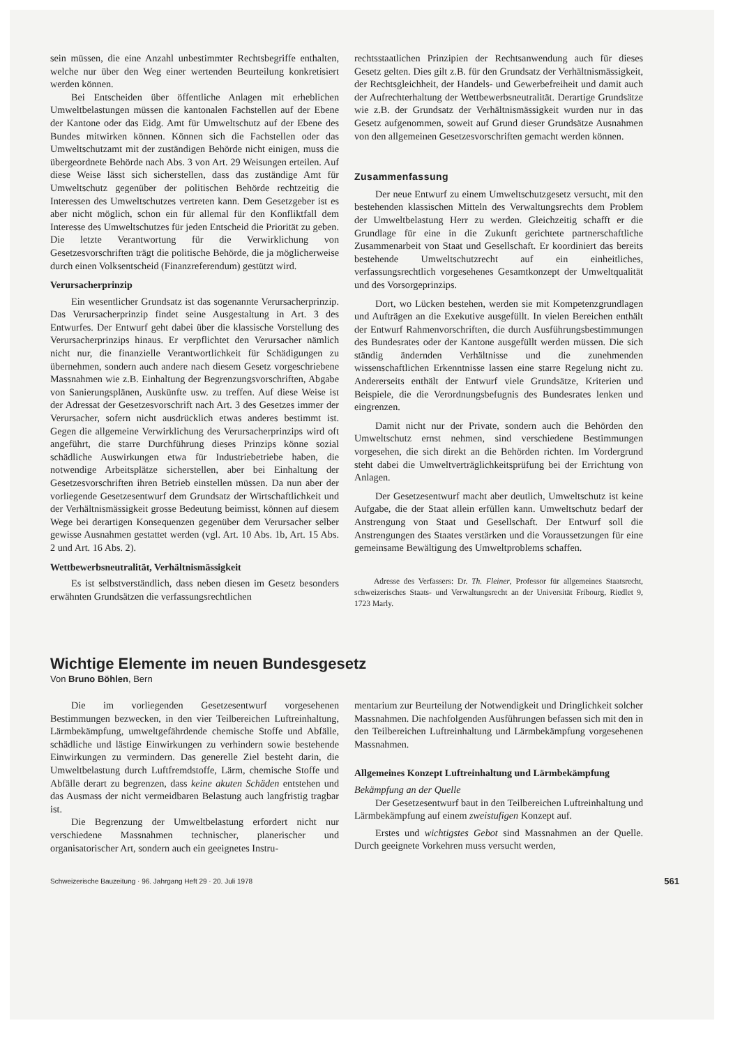sein müssen, die eine Anzahl unbestimmter Rechtsbegriffe enthalten, welche nur über den Weg einer wertenden Beurteilung konkretisiert werden können.
Bei Entscheiden über öffentliche Anlagen mit erheblichen Umweltbelastungen müssen die kantonalen Fachstellen auf der Ebene der Kantone oder das Eidg. Amt für Umweltschutz auf der Ebene des Bundes mitwirken können. Können sich die Fachstellen oder das Umweltschutzamt mit der zuständigen Behörde nicht einigen, muss die übergeordnete Behörde nach Abs. 3 von Art. 29 Weisungen erteilen. Auf diese Weise lässt sich sicherstellen, dass das zuständige Amt für Umweltschutz gegenüber der politischen Behörde rechtzeitig die Interessen des Umweltschutzes vertreten kann. Dem Gesetzgeber ist es aber nicht möglich, schon ein für allemal für den Konfliktfall dem Interesse des Umweltschutzes für jeden Entscheid die Priorität zu geben. Die letzte Verantwortung für die Verwirklichung von Gesetzesvorschriften trägt die politische Behörde, die ja möglicherweise durch einen Volksentscheid (Finanzreferendum) gestützt wird.
Verursacherprinzip
Ein wesentlicher Grundsatz ist das sogenannte Verursacherprinzip. Das Verursacherprinzip findet seine Ausgestaltung in Art. 3 des Entwurfes. Der Entwurf geht dabei über die klassische Vorstellung des Verursacherprinzips hinaus. Er verpflichtet den Verursacher nämlich nicht nur, die finanzielle Verantwortlichkeit für Schädigungen zu übernehmen, sondern auch andere nach diesem Gesetz vorgeschriebene Massnahmen wie z.B. Einhaltung der Begrenzungsvorschriften, Abgabe von Sanierungsplänen, Auskünfte usw. zu treffen. Auf diese Weise ist der Adressat der Gesetzesvorschrift nach Art. 3 des Gesetzes immer der Verursacher, sofern nicht ausdrücklich etwas anderes bestimmt ist. Gegen die allgemeine Verwirklichung des Verursacherprinzips wird oft angeführt, die starre Durchführung dieses Prinzips könne sozial schädliche Auswirkungen etwa für Industriebetriebe haben, die notwendige Arbeitsplätze sicherstellen, aber bei Einhaltung der Gesetzesvorschriften ihren Betrieb einstellen müssen. Da nun aber der vorliegende Gesetzesentwurf dem Grundsatz der Wirtschaftlichkeit und der Verhältnismässigkeit grosse Bedeutung beimisst, können auf diesem Wege bei derartigen Konsequenzen gegenüber dem Verursacher selber gewisse Ausnahmen gestattet werden (vgl. Art. 10 Abs. 1b, Art. 15 Abs. 2 und Art. 16 Abs. 2).
Wettbewerbsneutralität, Verhältnismässigkeit
Es ist selbstverständlich, dass neben diesen im Gesetz besonders erwähnten Grundsätzen die verfassungsrechtlichen
rechtsstaatlichen Prinzipien der Rechtsanwendung auch für dieses Gesetz gelten. Dies gilt z.B. für den Grundsatz der Verhältnismässigkeit, der Rechtsgleichheit, der Handels- und Gewerbefreiheit und damit auch der Aufrechterhaltung der Wettbewerbsneutralität. Derartige Grundsätze wie z.B. der Grundsatz der Verhältnismässigkeit wurden nur in das Gesetz aufgenommen, soweit auf Grund dieser Grundsätze Ausnahmen von den allgemeinen Gesetzesvorschriften gemacht werden können.
Zusammenfassung
Der neue Entwurf zu einem Umweltschutzgesetz versucht, mit den bestehenden klassischen Mitteln des Verwaltungsrechts dem Problem der Umweltbelastung Herr zu werden. Gleichzeitig schafft er die Grundlage für eine in die Zukunft gerichtete partnerschaftliche Zusammenarbeit von Staat und Gesellschaft. Er koordiniert das bereits bestehende Umweltschutzrecht auf ein einheitliches, verfassungsrechtlich vorgesehenes Gesamtkonzept der Umweltqualität und des Vorsorgeprinzips.
Dort, wo Lücken bestehen, werden sie mit Kompetenzgrundlagen und Aufträgen an die Exekutive ausgefüllt. In vielen Bereichen enthält der Entwurf Rahmenvorschriften, die durch Ausführungsbestimmungen des Bundesrates oder der Kantone ausgefüllt werden müssen. Die sich ständig ändernden Verhältnisse und die zunehmenden wissenschaftlichen Erkenntnisse lassen eine starre Regelung nicht zu. Andererseits enthält der Entwurf viele Grundsätze, Kriterien und Beispiele, die die Verordnungsbefugnis des Bundesrates lenken und eingrenzen.
Damit nicht nur der Private, sondern auch die Behörden den Umweltschutz ernst nehmen, sind verschiedene Bestimmungen vorgesehen, die sich direkt an die Behörden richten. Im Vordergrund steht dabei die Umweltverträglichkeitsprüfung bei der Errichtung von Anlagen.
Der Gesetzesentwurf macht aber deutlich, Umweltschutz ist keine Aufgabe, die der Staat allein erfüllen kann. Umweltschutz bedarf der Anstrengung von Staat und Gesellschaft. Der Entwurf soll die Anstrengungen des Staates verstärken und die Voraussetzungen für eine gemeinsame Bewältigung des Umweltproblems schaffen.
Adresse des Verfassers: Dr. Th. Fleiner, Professor für allgemeines Staatsrecht, schweizerisches Staats- und Verwaltungsrecht an der Universität Fribourg, Riedlet 9, 1723 Marly.
Wichtige Elemente im neuen Bundesgesetz
Von Bruno Böhlen, Bern
Die im vorliegenden Gesetzesentwurf vorgesehenen Bestimmungen bezwecken, in den vier Teilbereichen Luftreinhaltung, Lärmbekämpfung, umweltgefährdende chemische Stoffe und Abfälle, schädliche und lästige Einwirkungen zu verhindern sowie bestehende Einwirkungen zu vermindern. Das generelle Ziel besteht darin, die Umweltbelastung durch Luftfremdstoffe, Lärm, chemische Stoffe und Abfälle derart zu begrenzen, dass keine akuten Schäden entstehen und das Ausmass der nicht vermeidbaren Belastung auch langfristig tragbar ist.
Die Begrenzung der Umweltbelastung erfordert nicht nur verschiedene Massnahmen technischer, planerischer und organisatorischer Art, sondern auch ein geeignetes Instru-
mentarium zur Beurteilung der Notwendigkeit und Dringlichkeit solcher Massnahmen. Die nachfolgenden Ausführungen befassen sich mit den in den Teilbereichen Luftreinhaltung und Lärmbekämpfung vorgesehenen Massnahmen.
Allgemeines Konzept Luftreinhaltung und Lärmbekämpfung
Bekämpfung an der Quelle
Der Gesetzesentwurf baut in den Teilbereichen Luftreinhaltung und Lärmbekämpfung auf einem zweistufigen Konzept auf.
Erstes und wichtigstes Gebot sind Massnahmen an der Quelle. Durch geeignete Vorkehren muss versucht werden,
Schweizerische Bauzeitung · 96. Jahrgang Heft 29 · 20. Juli 1978 561